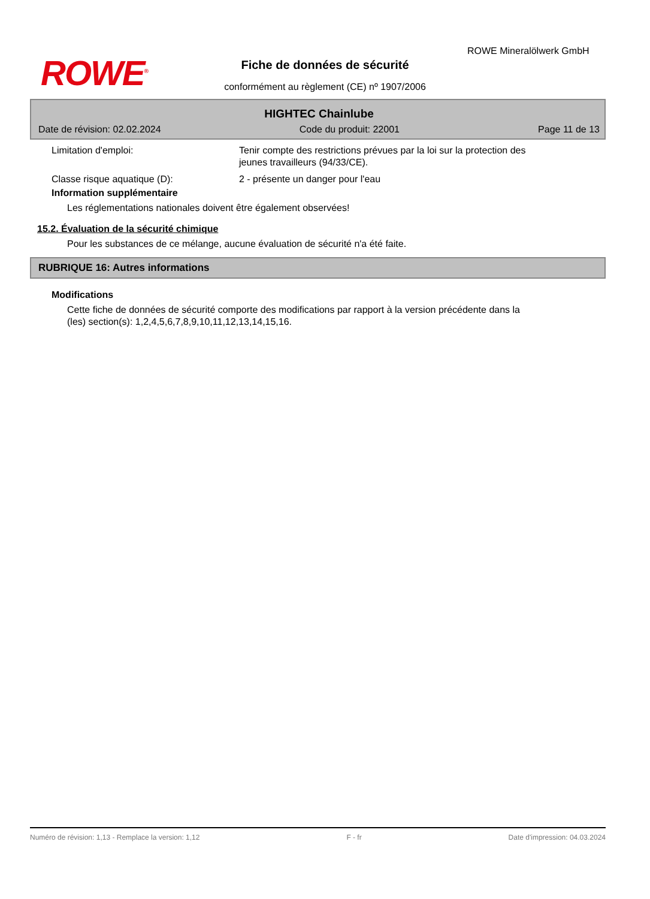ROWE<sup>®</sup>
ROWE Mineralölwerk GmbH
Fiche de données de sécurité
conformément au règlement (CE) nº 1907/2006
HIGHTEC Chainlube
Date de révision: 02.02.2024 Code du produit: 22001 Page 11 de 13
Limitation d'emploi: Tenir compte des restrictions prévues par la loi sur la protection des jeunes travailleurs (94/33/CE).
Classe risque aquatique (D): 2 - présente un danger pour l'eau
Information supplémentaire
Les réglementations nationales doivent être également observées!
15.2. Évaluation de la sécurité chimique
Pour les substances de ce mélange, aucune évaluation de sécurité n'a été faite.
RUBRIQUE 16: Autres informations
Modifications
Cette fiche de données de sécurité comporte des modifications par rapport à la version précédente dans la (les) section(s): 1,2,4,5,6,7,8,9,10,11,12,13,14,15,16.
Numéro de révision: 1,13 - Remplace la version: 1,12 F - fr Date d'impression: 04.03.2024